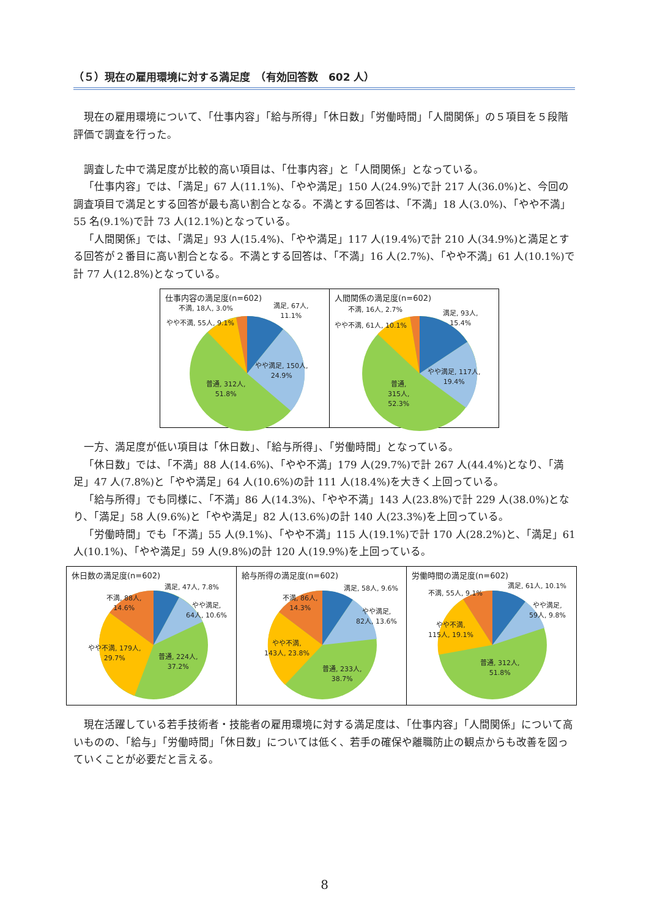（５）現在の雇用環境に対する満足度　（有効回答数　602 人）
現在の雇用環境について、「仕事内容」「給与所得」「休日数」「労働時間」「人間関係」の５項目を５段階評価で調査を行った。
調査した中で満足度が比較的高い項目は、「仕事内容」と「人間関係」となっている。
「仕事内容」では、「満足」67 人(11.1%)、「やや満足」150 人(24.9%)で計 217 人(36.0%)と、今回の調査項目で満足とする回答が最も高い割合となる。不満とする回答は、「不満」18 人(3.0%)、「やや不満」55 名(9.1%)で計 73 人(12.1%)となっている。
「人間関係」では、「満足」93 人(15.4%)、「やや満足」117 人(19.4%)で計 210 人(34.9%)と満足とする回答が２番目に高い割合となる。不満とする回答は、「不満」16 人(2.7%)、「やや不満」61 人(10.1%)で計 77 人(12.8%)となっている。
仕事内容の満足度(n=602)
不満, 18人, 3.0% 満足, 67人,
11.1%
やや不満, 55人, 9.1%
やや満足, 150人,
24.9%
普通, 312人,
51.8%
人間関係の満足度(n=602)
不満, 16人, 2.7% 満足, 93人,
15.4%
やや不満, 61人, 10.1%
やや満足, 117人,
19.4%
普通,
315人,
52.3%
一方、満足度が低い項目は「休日数」、「給与所得」、「労働時間」となっている。
「休日数」では、「不満」88 人(14.6%)、「やや不満」179 人(29.7%)で計 267 人(44.4%)となり、「満足」47 人(7.8%)と「やや満足」64 人(10.6%)の計 111 人(18.4%)を大きく上回っている。
「給与所得」でも同様に、「不満」86 人(14.3%)、「やや不満」143 人(23.8%)で計 229 人(38.0%)となり、「満足」58 人(9.6%)と「やや満足」82 人(13.6%)の計 140 人(23.3%)を上回っている。
「労働時間」でも「不満」55 人(9.1%)、「やや不満」115 人(19.1%)で計 170 人(28.2%)と、「満足」61 人(10.1%)、「やや満足」59 人(9.8%)の計 120 人(19.9%)を上回っている。
休日数の満足度(n=602)
満足, 47人, 7.8%
不満, 88人,
14.6% やや満足,
64人, 10.6%
やや不満, 179人,
29.7% 普通, 224人,
37.2%
給与所得の満足度(n=602)
満足, 58人, 9.6%
不満, 86人,
14.3%
やや満足,
82人, 13.6%
やや不満,
143人, 23.8%
普通, 233人,
38.7%
労働時間の満足度(n=602)
満足, 61人, 10.1%
不満, 55人, 9.1%
やや満足,
59人, 9.8%
やや不満,
115人, 19.1%
普通, 312人,
51.8%
現在活躍している若手技術者・技能者の雇用環境に対する満足度は、「仕事内容」「人間関係」について高いものの、「給与」「労働時間」「休日数」については低く、若手の確保や離職防止の観点からも改善を図っていくことが必要だと言える。
8